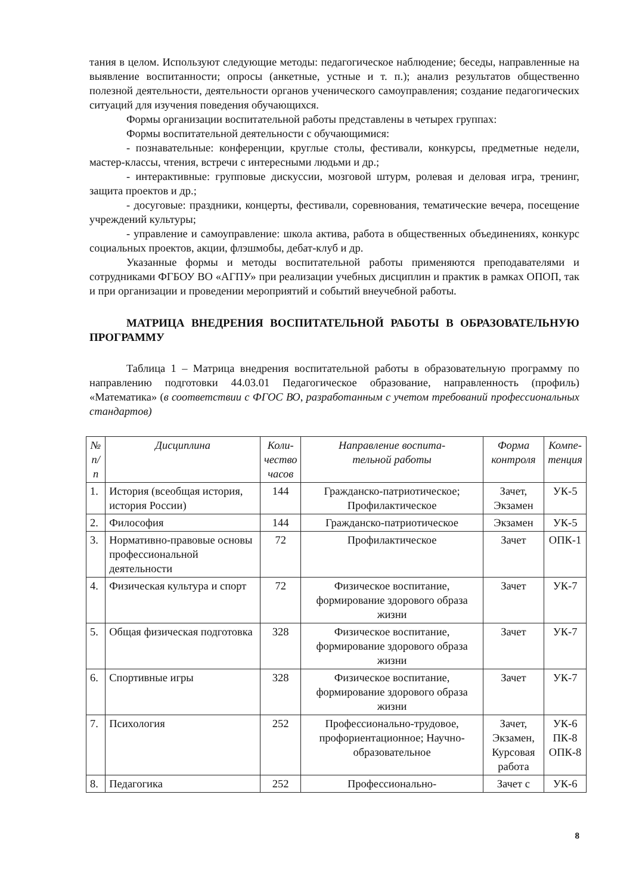тания в целом. Используют следующие методы: педагогическое наблюдение; беседы, направленные на выявление воспитанности; опросы (анкетные, устные и т. п.); анализ результатов общественно полезной деятельности, деятельности органов ученического самоуправления; создание педагогических ситуаций для изучения поведения обучающихся.
Формы организации воспитательной работы представлены в четырех группах:
Формы воспитательной деятельности с обучающимися:
- познавательные: конференции, круглые столы, фестивали, конкурсы, предметные недели, мастер-классы, чтения, встречи с интересными людьми и др.;
- интерактивные: групповые дискуссии, мозговой штурм, ролевая и деловая игра, тренинг, защита проектов и др.;
- досуговые: праздники, концерты, фестивали, соревнования, тематические вечера, посещение учреждений культуры;
- управление и самоуправление: школа актива, работа в общественных объединениях, конкурс социальных проектов, акции, флэшмобы, дебат-клуб и др.
Указанные формы и методы воспитательной работы применяются преподавателями и сотрудниками ФГБОУ ВО «АГПУ» при реализации учебных дисциплин и практик в рамках ОПОП, так и при организации и проведении мероприятий и событий внеучебной работы.
МАТРИЦА ВНЕДРЕНИЯ ВОСПИТАТЕЛЬНОЙ РАБОТЫ В ОБРАЗОВАТЕЛЬНУЮ ПРОГРАММУ
Таблица 1 – Матрица внедрения воспитательной работы в образовательную программу по направлению подготовки 44.03.01 Педагогическое образование, направленность (профиль) «Математика» (в соответствии с ФГОС ВО, разработанным с учетом требований профессиональных стандартов)
| № п/п | Дисциплина | Коли- чество часов | Направление воспита- тельной работы | Форма контроля | Компе- тенция |
| --- | --- | --- | --- | --- | --- |
| 1. | История (всеобщая история, история России) | 144 | Гражданско-патриотическое; Профилактическое | Зачет, Экзамен | УК-5 |
| 2. | Философия | 144 | Гражданско-патриотическое | Экзамен | УК-5 |
| 3. | Нормативно-правовые основы профессиональной деятельности | 72 | Профилактическое | Зачет | ОПК-1 |
| 4. | Физическая культура и спорт | 72 | Физическое воспитание, формирование здорового образа жизни | Зачет | УК-7 |
| 5. | Общая физическая подготовка | 328 | Физическое воспитание, формирование здорового образа жизни | Зачет | УК-7 |
| 6. | Спортивные игры | 328 | Физическое воспитание, формирование здорового образа жизни | Зачет | УК-7 |
| 7. | Психология | 252 | Профессионально-трудовое, профориентационное; Научно-образовательное | Зачет, Экзамен, Курсовая работа | УК-6 ПК-8 ОПК-8 |
| 8. | Педагогика | 252 | Профессионально- | Зачет с | УК-6 |
8